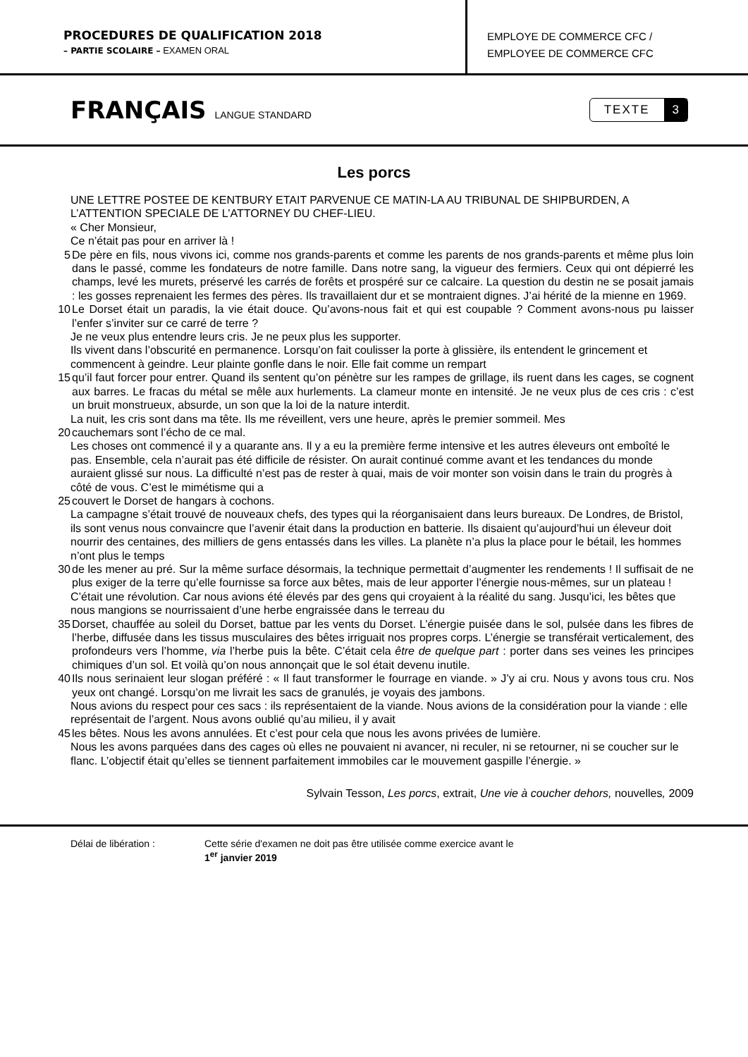PROCEDURES DE QUALIFICATION 2018
– PARTIE SCOLAIRE – EXAMEN ORAL
EMPLOYE DE COMMERCE CFC /
EMPLOYEE DE COMMERCE CFC
FRANÇAIS LANGUE STANDARD
TEXTE 3
Les porcs
UNE LETTRE POSTEE DE KENTBURY ETAIT PARVENUE CE MATIN-LA AU TRIBUNAL DE SHIPBURDEN, A L’ATTENTION SPECIALE DE L’ATTORNEY DU CHEF-LIEU.
« Cher Monsieur,
Ce n’était pas pour en arriver là !
5 De père en fils, nous vivons ici, comme nos grands-parents et comme les parents de nos grands-parents et même plus loin dans le passé, comme les fondateurs de notre famille. Dans notre sang, la vigueur des fermiers. Ceux qui ont dépierré les champs, levé les murets, préservé les carrés de forêts et prospéré sur ce calcaire. La question du destin ne se posait jamais : les gosses reprenaient les fermes des pères. Ils travaillaient dur et se montraient dignes. J’ai hérité de la mienne en 1969.
10 Le Dorset était un paradis, la vie était douce. Qu’avons-nous fait et qui est coupable ? Comment avons-nous pu laisser l’enfer s’inviter sur ce carré de terre ?
Je ne veux plus entendre leurs cris. Je ne peux plus les supporter.
Ils vivent dans l’obscurité en permanence. Lorsqu’on fait coulisser la porte à glissière, ils entendent le grincement et commencent à geindre. Leur plainte gonfle dans le noir. Elle fait comme un rempart
15 qu’il faut forcer pour entrer. Quand ils sentent qu’on pénètre sur les rampes de grillage, ils ruent dans les cages, se cognent aux barres. Le fracas du métal se mêle aux hurlements. La clameur monte en intensité. Je ne veux plus de ces cris : c’est un bruit monstrueux, absurde, un son que la loi de la nature interdit.
La nuit, les cris sont dans ma tête. Ils me réveillent, vers une heure, après le premier sommeil. Mes
20 cauchemars sont l’écho de ce mal.
Les choses ont commencé il y a quarante ans. Il y a eu la première ferme intensive et les autres éleveurs ont emboîté le pas. Ensemble, cela n’aurait pas été difficile de résister. On aurait continué comme avant et les tendances du monde auraient glissé sur nous. La difficulté n’est pas de rester à quai, mais de voir monter son voisin dans le train du progrès à côté de vous. C’est le mimétisme qui a
25 couvert le Dorset de hangars à cochons.
La campagne s’était trouvé de nouveaux chefs, des types qui la réorganisaient dans leurs bureaux. De Londres, de Bristol, ils sont venus nous convaincre que l’avenir était dans la production en batterie. Ils disaient qu’aujourd’hui un éleveur doit nourrir des centaines, des milliers de gens entassés dans les villes. La planète n’a plus la place pour le bétail, les hommes n’ont plus le temps
30 de les mener au pré. Sur la même surface désormais, la technique permettait d’augmenter les rendements ! Il suffisait de ne plus exiger de la terre qu’elle fournisse sa force aux bêtes, mais de leur apporter l’énergie nous-mêmes, sur un plateau !
C’était une révolution. Car nous avions été élevés par des gens qui croyaient à la réalité du sang. Jusqu’ici, les bêtes que nous mangions se nourrissaient d’une herbe engraissée dans le terreau du
35 Dorset, chauffée au soleil du Dorset, battue par les vents du Dorset. L’énergie puisée dans le sol, pulsée dans les fibres de l’herbe, diffusée dans les tissus musculaires des bêtes irriguait nos propres corps. L’énergie se transférait verticalement, des profondeurs vers l’homme, via l’herbe puis la bête. C’était cela être de quelque part : porter dans ses veines les principes chimiques d’un sol. Et voilà qu’on nous annonçait que le sol était devenu inutile.
40 Ils nous serinaient leur slogan préféré : « Il faut transformer le fourrage en viande. » J’y ai cru. Nous y avons tous cru. Nos yeux ont changé. Lorsqu’on me livrait les sacs de granulés, je voyais des jambons.
Nous avions du respect pour ces sacs : ils représentaient de la viande. Nous avions de la considération pour la viande : elle représentait de l’argent. Nous avons oublié qu’au milieu, il y avait
45 les bêtes. Nous les avons annulées. Et c’est pour cela que nous les avons privées de lumière.
Nous les avons parquées dans des cages où elles ne pouvaient ni avancer, ni reculer, ni se retourner, ni se coucher sur le flanc. L’objectif était qu’elles se tiennent parfaitement immobiles car le mouvement gaspille l’énergie. »
Sylvain Tesson, Les porcs, extrait, Une vie à coucher dehors, nouvelles, 2009
Délai de libération : Cette série d'examen ne doit pas être utilisée comme exercice avant le
1<sup>er</sup> janvier 2019